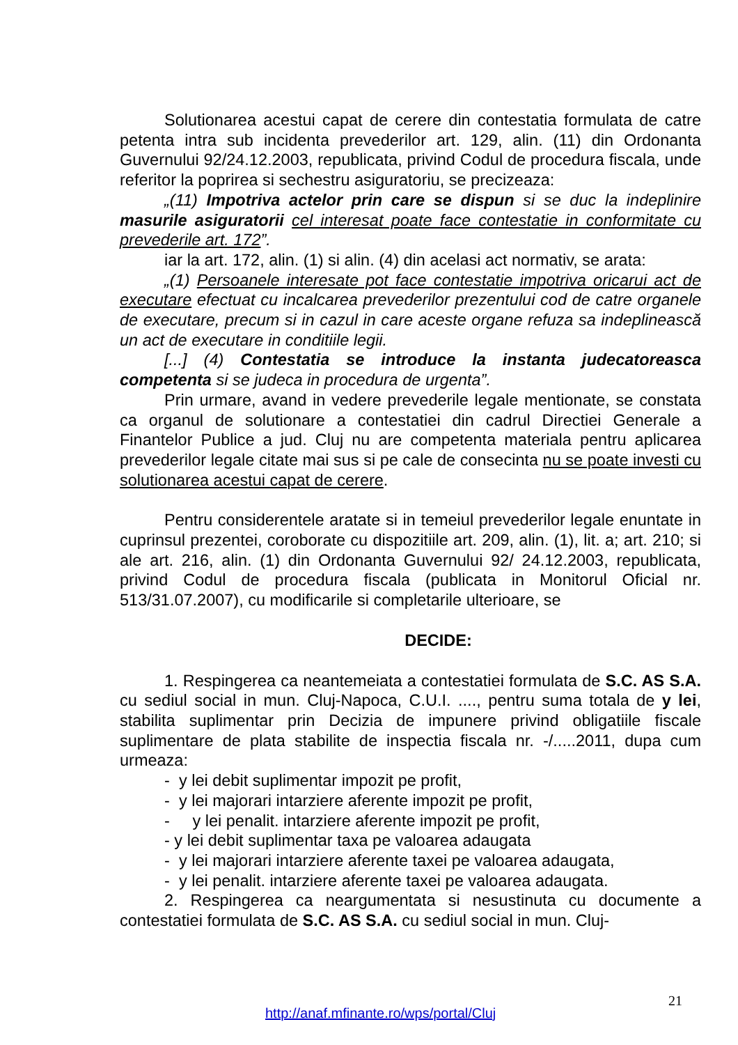Solutionarea acestui capat de cerere din contestatia formulata de catre petenta intra sub incidenta prevederilor art. 129, alin. (11) din Ordonanta Guvernului 92/24.12.2003, republicata, privind Codul de procedura fiscala, unde referitor la poprirea si sechestru asiguratoriu, se precizeaza:
„(11) Impotriva actelor prin care se dispun si se duc la indeplinire masurile asiguratorii cel interesat poate face contestatie in conformitate cu prevederile art. 172”.
iar la art. 172, alin. (1) si alin. (4) din acelasi act normativ, se arata:
„(1) Persoanele interesate pot face contestatie impotriva oricarui act de executare efectuat cu incalcarea prevederilor prezentului cod de catre organele de executare, precum si in cazul in care aceste organe refuza sa indeplinească un act de executare in conditiile legii.
[...] (4) Contestatia se introduce la instanta judecatoreasca competenta si se judeca in procedura de urgenta”.
Prin urmare, avand in vedere prevederile legale mentionate, se constata ca organul de solutionare a contestatiei din cadrul Directiei Generale a Finantelor Publice a jud. Cluj nu are competenta materiala pentru aplicarea prevederilor legale citate mai sus si pe cale de consecinta nu se poate investi cu solutionarea acestui capat de cerere.
Pentru considerentele aratate si in temeiul prevederilor legale enuntate in cuprinsul prezentei, coroborate cu dispozitiile art. 209, alin. (1), lit. a; art. 210; si ale art. 216, alin. (1) din Ordonanta Guvernului 92/ 24.12.2003, republicata, privind Codul de procedura fiscala (publicata in Monitorul Oficial nr. 513/31.07.2007), cu modificarile si completarile ulterioare, se
DECIDE:
1. Respingerea ca neantemeiata a contestatiei formulata de S.C. AS S.A. cu sediul social in mun. Cluj-Napoca, C.U.I. ...., pentru suma totala de y lei, stabilita suplimentar prin Decizia de impunere privind obligatiile fiscale suplimentare de plata stabilite de inspectia fiscala nr. -/.....2011, dupa cum urmeaza:
- y lei debit suplimentar impozit pe profit,
- y lei majorari intarziere aferente impozit pe profit,
- y lei penalit. intarziere aferente impozit pe profit,
- y lei debit suplimentar taxa pe valoarea adaugata
- y lei majorari intarziere aferente taxei pe valoarea adaugata,
- y lei penalit. intarziere aferente taxei pe valoarea adaugata.
2. Respingerea ca neargumentata si nesustinuta cu documente a contestatiei formulata de S.C. AS S.A. cu sediul social in mun. Cluj-
21
http://anaf.mfinante.ro/wps/portal/Cluj